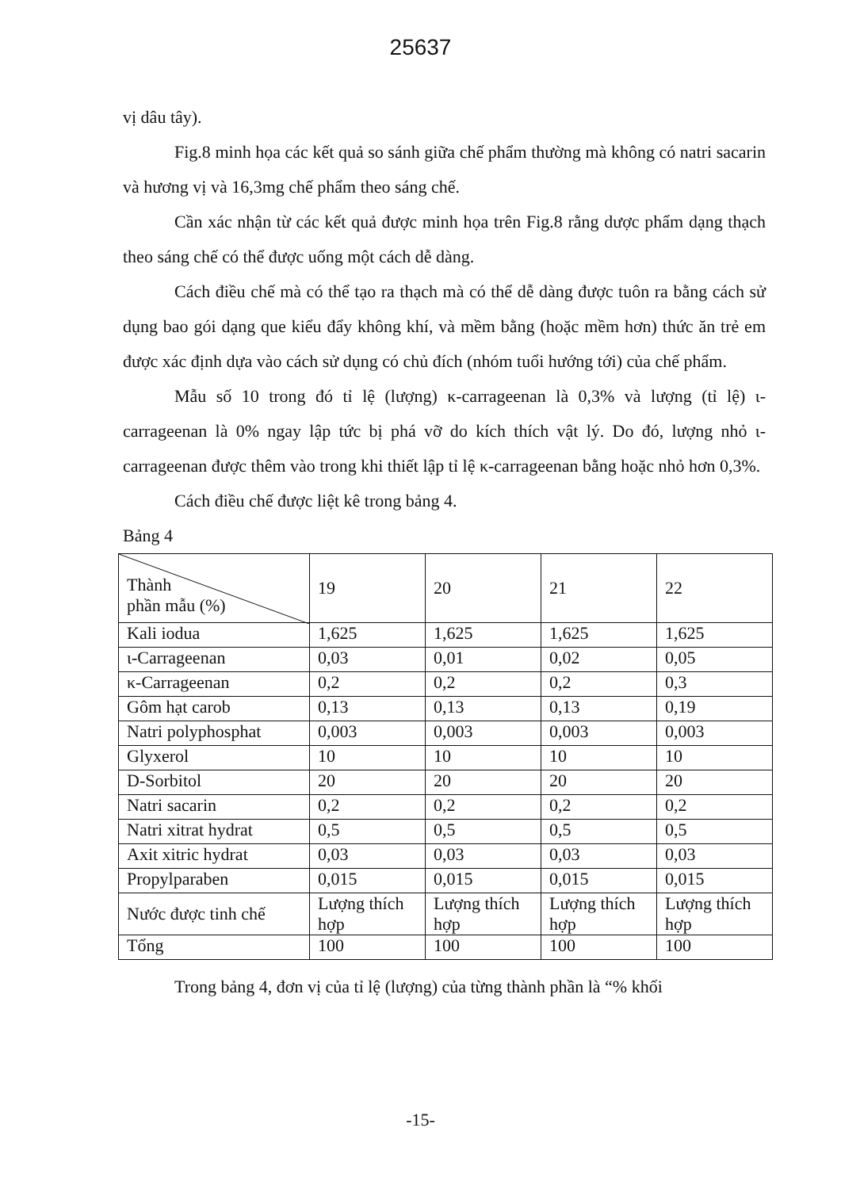25637
vị dâu tây).
Fig.8 minh họa các kết quả so sánh giữa chế phẩm thường mà không có natri sacarin và hương vị và 16,3mg chế phẩm theo sáng chế.
Cần xác nhận từ các kết quả được minh họa trên Fig.8 rằng dược phẩm dạng thạch theo sáng chế có thể được uống một cách dễ dàng.
Cách điều chế mà có thể tạo ra thạch mà có thể dễ dàng được tuôn ra bằng cách sử dụng bao gói dạng que kiểu đẩy không khí, và mềm bằng (hoặc mềm hơn) thức ăn trẻ em được xác định dựa vào cách sử dụng có chủ đích (nhóm tuổi hướng tới) của chế phẩm.
Mẫu số 10 trong đó tỉ lệ (lượng) κ-carrageenan là 0,3% và lượng (tỉ lệ) ι-carrageenan là 0% ngay lập tức bị phá vỡ do kích thích vật lý. Do đó, lượng nhỏ ι-carrageenan được thêm vào trong khi thiết lập tỉ lệ κ-carrageenan bằng hoặc nhỏ hơn 0,3%.
Cách điều chế được liệt kê trong bảng 4.
Bảng 4
| Thành phần mẫu (%) | 19 | 20 | 21 | 22 |
| Kali iodua | 1,625 | 1,625 | 1,625 | 1,625 |
| ι-Carrageenan | 0,03 | 0,01 | 0,02 | 0,05 |
| κ-Carrageenan | 0,2 | 0,2 | 0,2 | 0,3 |
| Gôm hạt carob | 0,13 | 0,13 | 0,13 | 0,19 |
| Natri polyphosphat | 0,003 | 0,003 | 0,003 | 0,003 |
| Glyxerol | 10 | 10 | 10 | 10 |
| D-Sorbitol | 20 | 20 | 20 | 20 |
| Natri sacarin | 0,2 | 0,2 | 0,2 | 0,2 |
| Natri xitrat hydrat | 0,5 | 0,5 | 0,5 | 0,5 |
| Axit xitric hydrat | 0,03 | 0,03 | 0,03 | 0,03 |
| Propylparaben | 0,015 | 0,015 | 0,015 | 0,015 |
| Nước được tinh chế | Lượng thích hợp | Lượng thích hợp | Lượng thích hợp | Lượng thích hợp |
| Tổng | 100 | 100 | 100 | 100 |
Trong bảng 4, đơn vị của tỉ lệ (lượng) của từng thành phần là “% khối
-15-